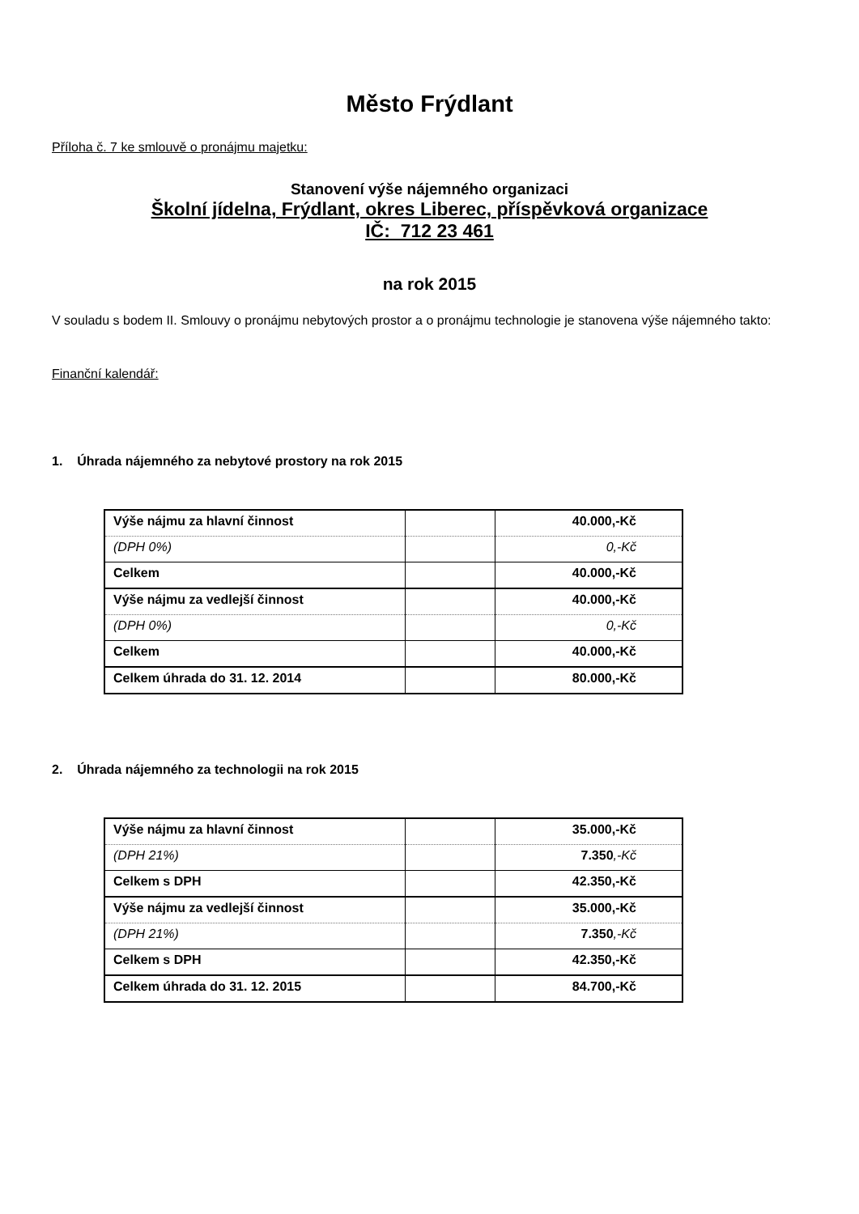Město Frýdlant
Příloha č. 7 ke smlouvě o pronájmu majetku:
Stanovení výše nájemného organizaci
Školní jídelna, Frýdlant, okres Liberec, příspěvková organizace
IČ: 712 23 461
na rok 2015
V souladu s bodem II. Smlouvy o pronájmu nebytových prostor a o pronájmu technologie je stanovena výše nájemného takto:
Finanční kalendář:
1. Úhrada nájemného za nebytové prostory na rok 2015
| Výše nájmu za hlavní činnost | | 40.000,-Kč |
| (DPH 0%) | | 0,-Kč |
| Celkem | | 40.000,-Kč |
| Výše nájmu za vedlejší činnost | | 40.000,-Kč |
| (DPH 0%) | | 0,-Kč |
| Celkem | | 40.000,-Kč |
| Celkem úhrada do 31. 12. 2014 | | 80.000,-Kč |
2. Úhrada nájemného za technologii na rok 2015
| Výše nájmu za hlavní činnost | | 35.000,-Kč |
| (DPH 21%) | | 7.350 ,-Kč |
| Celkem s DPH | | 42.350,-Kč |
| Výše nájmu za vedlejší činnost | | 35.000,-Kč |
| (DPH 21%) | | 7.350 ,-Kč |
| Celkem s DPH | | 42.350,-Kč |
| Celkem úhrada do 31. 12. 2015 | | 84.700,-Kč |